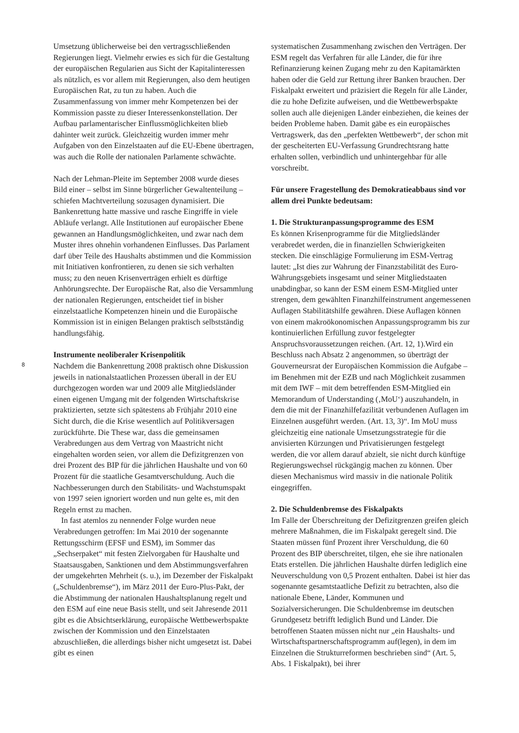8
Umsetzung üblicherweise bei den vertragsschließenden Regierungen liegt. Vielmehr erwies es sich für die Gestaltung der europäischen Regularien aus Sicht der Kapitalinteressen als nützlich, es vor allem mit Regierungen, also dem heutigen Europäischen Rat, zu tun zu haben. Auch die Zusammenfassung von immer mehr Kompetenzen bei der Kommission passte zu dieser Interessenkonstellation. Der Aufbau parlamentarischer Einflussmöglichkeiten blieb dahinter weit zurück. Gleichzeitig wurden immer mehr Aufgaben von den Einzelstaaten auf die EU-Ebene übertragen, was auch die Rolle der nationalen Parlamente schwächte.
Nach der Lehman-Pleite im September 2008 wurde dieses Bild einer – selbst im Sinne bürgerlicher Gewaltenteilung – schiefen Machtverteilung sozusagen dynamisiert. Die Bankenrettung hatte massive und rasche Eingriffe in viele Abläufe verlangt. Alle Institutionen auf europäischer Ebene gewannen an Handlungsmöglichkeiten, und zwar nach dem Muster ihres ohnehin vorhandenen Einflusses. Das Parlament darf über Teile des Haushalts abstimmen und die Kommission mit Initiativen konfrontieren, zu denen sie sich verhalten muss; zu den neuen Krisenverträgen erhielt es dürftige Anhörungsrechte. Der Europäische Rat, also die Versammlung der nationalen Regierungen, entscheidet tief in bisher einzelstaatliche Kompetenzen hinein und die Europäische Kommission ist in einigen Belangen praktisch selbstständig handlungsfähig.
Instrumente neoliberaler Krisenpolitik
Nachdem die Bankenrettung 2008 praktisch ohne Diskussion jeweils in nationalstaatlichen Prozessen überall in der EU durchgezogen worden war und 2009 alle Mitgliedsländer einen eigenen Umgang mit der folgenden Wirtschaftskrise praktizierten, setzte sich spätestens ab Frühjahr 2010 eine Sicht durch, die die Krise wesentlich auf Politikversagen zurückführte. Die These war, dass die gemeinsamen Verabredungen aus dem Vertrag von Maastricht nicht eingehalten worden seien, vor allem die Defizitgrenzen von drei Prozent des BIP für die jährlichen Haushalte und von 60 Prozent für die staatliche Gesamtverschuldung. Auch die Nachbesserungen durch den Stabilitäts- und Wachstumspakt von 1997 seien ignoriert worden und nun gelte es, mit den Regeln ernst zu machen.
In fast atemlos zu nennender Folge wurden neue Verabredungen getroffen: Im Mai 2010 der sogenannte Rettungsschirm (EFSF und ESM), im Sommer das „Sechserpaket“ mit festen Zielvorgaben für Haushalte und Staatsausgaben, Sanktionen und dem Abstimmungsverfahren der umgekehrten Mehrheit (s. u.), im Dezember der Fiskalpakt („Schuldenbremse“), im März 2011 der Euro-Plus-Pakt, der die Abstimmung der nationalen Haushaltsplanung regelt und den ESM auf eine neue Basis stellt, und seit Jahresende 2011 gibt es die Absichtserklärung, europäische Wettbewerbspakte zwischen der Kommission und den Einzelstaaten abzuschließen, die allerdings bisher nicht umgesetzt ist. Dabei gibt es einen
systematischen Zusammenhang zwischen den Verträgen. Der ESM regelt das Verfahren für alle Länder, die für ihre Refinanzierung keinen Zugang mehr zu den Kapitamärkten haben oder die Geld zur Rettung ihrer Banken brauchen. Der Fiskalpakt erweitert und präzisiert die Regeln für alle Länder, die zu hohe Defizite aufweisen, und die Wettbewerbspakte sollen auch alle diejenigen Länder einbeziehen, die keines der beiden Probleme haben. Damit gäbe es ein europäisches Vertragswerk, das den „perfekten Wettbewerb“, der schon mit der gescheiterten EU-Verfassung Grundrechtsrang hatte erhalten sollen, verbindlich und unhintergehbar für alle vorschreibt.
Für unsere Fragestellung des Demokratieabbaus sind vor allem drei Punkte bedeutsam:
1. Die Strukturanpassungsprogramme des ESM
Es können Krisenprogramme für die Mitgliedsländer verabredet werden, die in finanziellen Schwierigkeiten stecken. Die einschlägige Formulierung im ESM-Vertrag lautet: „Ist dies zur Wahrung der Finanzstabilität des Euro-Währungsgebiets insgesamt und seiner Mitgliedstaaten unabdingbar, so kann der ESM einem ESM-Mitglied unter strengen, dem gewählten Finanzhilfeinstrument angemessenen Auflagen Stabilitätshilfe gewähren. Diese Auflagen können von einem makroökonomischen Anpassungsprogramm bis zur kontinuierlichen Erfüllung zuvor festgelegter Anspruchsvoraussetzungen reichen. (Art. 12, 1).Wird ein Beschluss nach Absatz 2 angenommen, so überträgt der Gouverneursrat der Europäischen Kommission die Aufgabe – im Benehmen mit der EZB und nach Möglichkeit zusammen mit dem IWF – mit dem betreffenden ESM-Mitglied ein Memorandum of Understanding (‚MoU‘) auszuhandeln, in dem die mit der Finanzhilfefazilität verbundenen Auflagen im Einzelnen ausgeführt werden. (Art. 13, 3)“. Im MoU muss gleichzeitig eine nationale Umsetzungsstrategie für die anvisierten Kürzungen und Privatisierungen festgelegt werden, die vor allem darauf abzielt, sie nicht durch künftige Regierungswechsel rückgängig machen zu können. Über diesen Mechanismus wird massiv in die nationale Politik eingegriffen.
2. Die Schuldenbremse des Fiskalpakts
Im Falle der Überschreitung der Defizitgrenzen greifen gleich mehrere Maßnahmen, die im Fiskalpakt geregelt sind. Die Staaten müssen fünf Prozent ihrer Verschuldung, die 60 Prozent des BIP überschreitet, tilgen, ehe sie ihre nationalen Etats erstellen. Die jährlichen Haushalte dürfen lediglich eine Neuverschuldung von 0,5 Prozent enthalten. Dabei ist hier das sogenannte gesamtstaatliche Defizit zu betrachten, also die nationale Ebene, Länder, Kommunen und Sozialversicherungen. Die Schuldenbremse im deutschen Grundgesetz betrifft lediglich Bund und Länder. Die betroffenen Staaten müssen nicht nur „ein Haushalts- und Wirtschaftspartnerschaftsprogramm auf(legen), in dem im Einzelnen die Strukturreformen beschrieben sind“ (Art. 5, Abs. 1 Fiskalpakt), bei ihrer